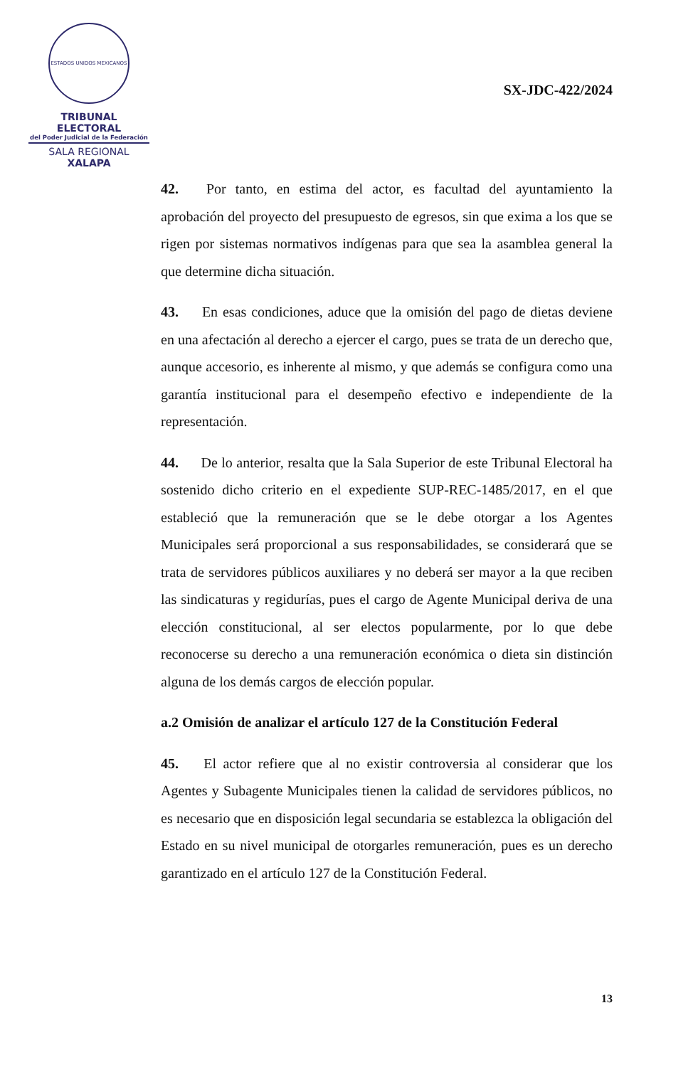ESTADOS UNIDOS MEXICANOS
TRIBUNAL ELECTORAL
del Poder Judicial de la Federación
SALA REGIONAL
XALAPA
SX-JDC-422/2024
42. Por tanto, en estima del actor, es facultad del ayuntamiento la aprobación del proyecto del presupuesto de egresos, sin que exima a los que se rigen por sistemas normativos indígenas para que sea la asamblea general la que determine dicha situación.
43. En esas condiciones, aduce que la omisión del pago de dietas deviene en una afectación al derecho a ejercer el cargo, pues se trata de un derecho que, aunque accesorio, es inherente al mismo, y que además se configura como una garantía institucional para el desempeño efectivo e independiente de la representación.
44. De lo anterior, resalta que la Sala Superior de este Tribunal Electoral ha sostenido dicho criterio en el expediente SUP-REC-1485/2017, en el que estableció que la remuneración que se le debe otorgar a los Agentes Municipales será proporcional a sus responsabilidades, se considerará que se trata de servidores públicos auxiliares y no deberá ser mayor a la que reciben las sindicaturas y regidurías, pues el cargo de Agente Municipal deriva de una elección constitucional, al ser electos popularmente, por lo que debe reconocerse su derecho a una remuneración económica o dieta sin distinción alguna de los demás cargos de elección popular.
a.2 Omisión de analizar el artículo 127 de la Constitución Federal
45. El actor refiere que al no existir controversia al considerar que los Agentes y Subagente Municipales tienen la calidad de servidores públicos, no es necesario que en disposición legal secundaria se establezca la obligación del Estado en su nivel municipal de otorgarles remuneración, pues es un derecho garantizado en el artículo 127 de la Constitución Federal.
13